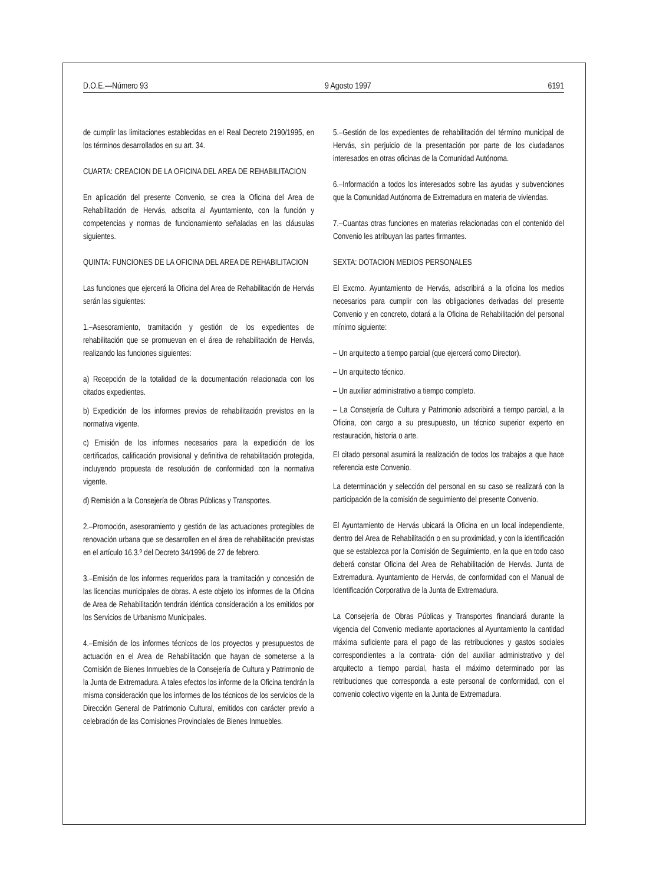D.O.E.—Número 93 9 Agosto 1997 6191
de cumplir las limitaciones establecidas en el Real Decreto 2190/1995, en los términos desarrollados en su art. 34.
CUARTA: CREACION DE LA OFICINA DEL AREA DE REHABILITACION
En aplicación del presente Convenio, se crea la Oficina del Area de Rehabilitación de Hervás, adscrita al Ayuntamiento, con la función y competencias y normas de funcionamiento señaladas en las cláusulas siguientes.
QUINTA: FUNCIONES DE LA OFICINA DEL AREA DE REHABILITACION
Las funciones que ejercerá la Oficina del Area de Rehabilitación de Hervás serán las siguientes:
1.–Asesoramiento, tramitación y gestión de los expedientes de rehabilitación que se promuevan en el área de rehabilitación de Hervás, realizando las funciones siguientes:
a) Recepción de la totalidad de la documentación relacionada con los citados expedientes.
b) Expedición de los informes previos de rehabilitación previstos en la normativa vigente.
c) Emisión de los informes necesarios para la expedición de los certificados, calificación provisional y definitiva de rehabilitación protegida, incluyendo propuesta de resolución de conformidad con la normativa vigente.
d) Remisión a la Consejería de Obras Públicas y Transportes.
2.–Promoción, asesoramiento y gestión de las actuaciones protegibles de renovación urbana que se desarrollen en el área de rehabilitación previstas en el artículo 16.3.º del Decreto 34/1996 de 27 de febrero.
3.–Emisión de los informes requeridos para la tramitación y concesión de las licencias municipales de obras. A este objeto los informes de la Oficina de Area de Rehabilitación tendrán idéntica consideración a los emitidos por los Servicios de Urbanismo Municipales.
4.–Emisión de los informes técnicos de los proyectos y presupuestos de actuación en el Area de Rehabilitación que hayan de someterse a la Comisión de Bienes Inmuebles de la Consejería de Cultura y Patrimonio de la Junta de Extremadura. A tales efectos los informe de la Oficina tendrán la misma consideración que los informes de los técnicos de los servicios de la Dirección General de Patrimonio Cultural, emitidos con carácter previo a celebración de las Comisiones Provinciales de Bienes Inmuebles.
5.–Gestión de los expedientes de rehabilitación del término municipal de Hervás, sin perjuicio de la presentación por parte de los ciudadanos interesados en otras oficinas de la Comunidad Autónoma.
6.–Información a todos los interesados sobre las ayudas y subvenciones que la Comunidad Autónoma de Extremadura en materia de viviendas.
7.–Cuantas otras funciones en materias relacionadas con el contenido del Convenio les atribuyan las partes firmantes.
SEXTA: DOTACION MEDIOS PERSONALES
El Excmo. Ayuntamiento de Hervás, adscribirá a la oficina los medios necesarios para cumplir con las obligaciones derivadas del presente Convenio y en concreto, dotará a la Oficina de Rehabilitación del personal mínimo siguiente:
– Un arquitecto a tiempo parcial (que ejercerá como Director).
– Un arquitecto técnico.
– Un auxiliar administrativo a tiempo completo.
– La Consejería de Cultura y Patrimonio adscribirá a tiempo parcial, a la Oficina, con cargo a su presupuesto, un técnico superior experto en restauración, historia o arte.
El citado personal asumirá la realización de todos los trabajos a que hace referencia este Convenio.
La determinación y selección del personal en su caso se realizará con la participación de la comisión de seguimiento del presente Convenio.
El Ayuntamiento de Hervás ubicará la Oficina en un local independiente, dentro del Area de Rehabilitación o en su proximidad, y con la identificación que se establezca por la Comisión de Seguimiento, en la que en todo caso deberá constar Oficina del Area de Rehabilitación de Hervás. Junta de Extremadura. Ayuntamiento de Hervás, de conformidad con el Manual de Identificación Corporativa de la Junta de Extremadura.
La Consejería de Obras Públicas y Transportes financiará durante la vigencia del Convenio mediante aportaciones al Ayuntamiento la cantidad máxima suficiente para el pago de las retribuciones y gastos sociales correspondientes a la contrata- ción del auxiliar administrativo y del arquitecto a tiempo parcial, hasta el máximo determinado por las retribuciones que corresponda a este personal de conformidad, con el convenio colectivo vigente en la Junta de Extremadura.